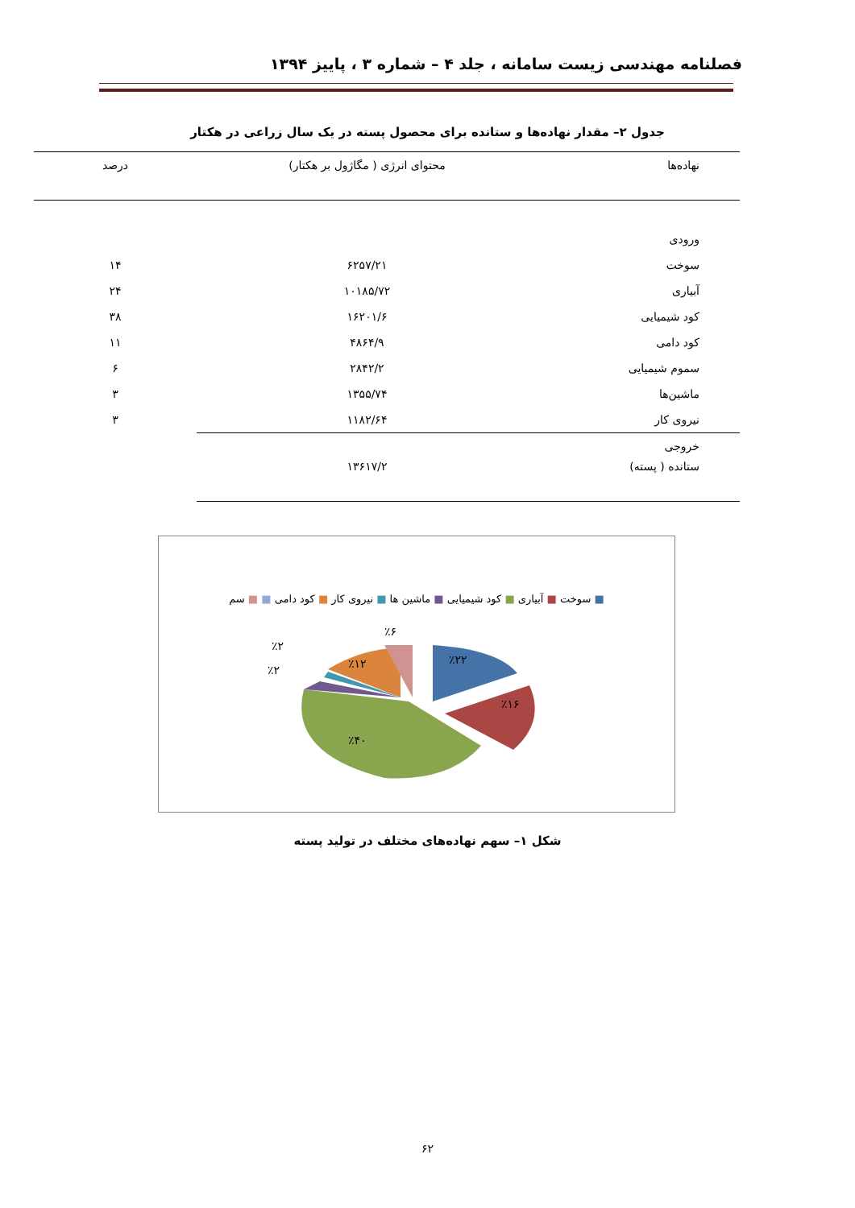فصلنامه مهندسی زیست سامانه ، جلد ۴ – شماره ۳ ، پاییز ۱۳۹۴
جدول ۲– مقدار نهاده‌ها و ستانده برای محصول پسته در یک سال زراعی در هکتار
| نهاده‌ها | محتوای انرژی ( مگاژول بر هکتار) | درصد |
| --- | --- | --- |
| ورودی | | |
| سوخت | ۶۲۵۷/۲۱ | ۱۴ |
| آبیاری | ۱۰۱۸۵/۷۲ | ۲۴ |
| کود شیمیایی | ۱۶۲۰۱/۶ | ۳۸ |
| کود دامی | ۴۸۶۴/۹ | ۱۱ |
| سموم شیمیایی | ۲۸۴۲/۲ | ۶ |
| ماشین‌ها | ۱۳۵۵/۷۴ | ۳ |
| نیروی کار | ۱۱۸۲/۶۴ | ۳ |
| خروجی | | |
| ستانده ( پسته) | ۱۳۶۱۷/۲ | |
■ سوخت ■ آبیاری ■ کود شیمیایی ■ ماشین ها ■ نیروی کار ■ کود دامی ■ ■ سم
٪۲۲
٪۱۶
٪۴۰
٪۱۲
٪۶
٪۲
٪۲
شکل ۱– سهم نهاده‌های مختلف در تولید پسته
۶۲